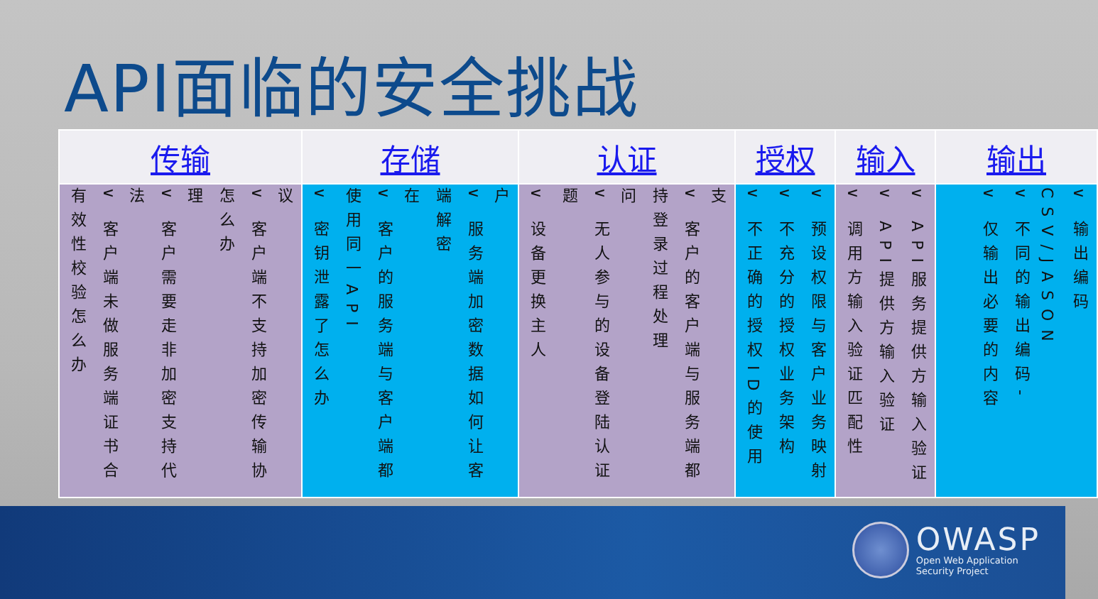API面临的安全挑战
| 传输 | 存储 | 认证 | 授权 | 输入 | 输出 |
| --- | --- | --- | --- | --- | --- |
| 有效性校验怎么办 ∨ 客户端未做服务端证书合法 ∨ 客户需要走非加密支持代理 怎么办 ∨ 客户端不支持加密传输协议 | ∨ 密钥泄露了怎么办 使用同一API ∨ 客户的服务端与客户端都在 端解密 ∨ 服务端加密数据如何让客户 | ∨ 设备更换主人 题 ∨ 无人参与的设备登陆认证问 持登录过程处理 ∨ 客户的客户端与服务端都支 | ∨ 不正确的授权ID的使用 ∨ 不充分的授权业务架构 ∨ 预设权限与客户业务映射 | ∨ 调用方输入验证匹配性 ∨ API提供方输入验证 ∨ API服务提供方输入验证 | ∨ 仅输出必要的内容 ∨ 不同的输出编码-CSV/JASON ∨ 输出编码 |
OWASP
Open Web Application
Security Project